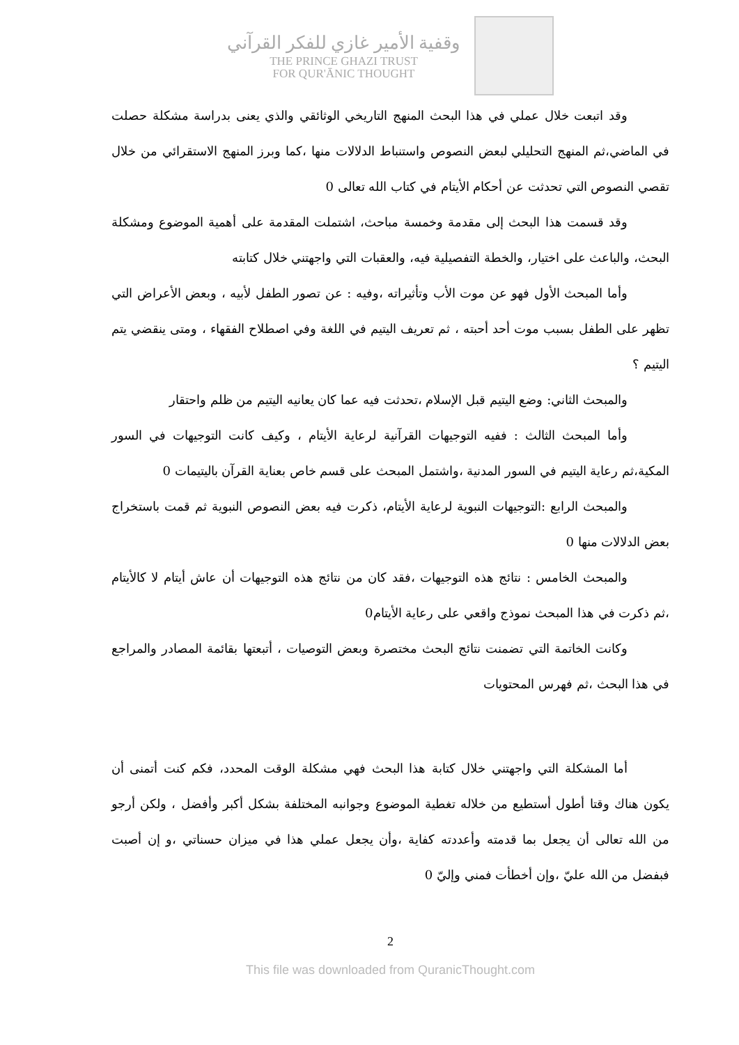وقفية الأمير غازي للفكر القرآني
THE PRINCE GHAZI TRUST
FOR QUR'ĀNIC THOUGHT
وقد اتبعت خلال عملي في هذا البحث المنهج التاريخي الوثائقي والذي يعنى بدراسة مشكلة حصلت في الماضي،ثم المنهج التحليلي لبعض النصوص واستنباط الدلالات منها ،كما وبرز المنهج الاستقرائي من خلال تقصي النصوص التي تحدثت عن أحكام الأيتام في كتاب الله تعالى 0
وقد قسمت هذا البحث إلى مقدمة وخمسة مباحث، اشتملت المقدمة على أهمية الموضوع ومشكلة البحث، والباعث على اختيار، والخطة التفصيلية فيه، والعقبات التي واجهتني خلال كتابته
وأما المبحث الأول فهو عن موت الأب وتأثيراته ،وفيه : عن تصور الطفل لأبيه ، وبعض الأعراض التي تظهر على الطفل بسبب موت أحد أحبته ، ثم تعريف اليتيم في اللغة وفي اصطلاح الفقهاء ، ومتى ينقضي يتم اليتيم ؟
والمبحث الثاني: وضع اليتيم قبل الإسلام ،تحدثت فيه عما كان يعانيه اليتيم من ظلم واحتقار
وأما المبحث الثالث : ففيه التوجيهات القرآنية لرعاية الأيتام ، وكيف كانت التوجيهات في السور المكية،ثم رعاية اليتيم في السور المدنية ،واشتمل المبحث على قسم خاص بعناية القرآن باليتيمات 0
والمبحث الرابع :التوجيهات النبوية لرعاية الأيتام، ذكرت فيه بعض النصوص النبوية ثم قمت باستخراج بعض الدلالات منها 0
والمبحث الخامس : نتائج هذه التوجيهات ،فقد كان من نتائج هذه التوجيهات أن عاش أيتام لا كالأيتام ،ثم ذكرت في هذا المبحث نموذج واقعي على رعاية الأيتام0
وكانت الخاتمة التي تضمنت نتائج البحث مختصرة وبعض التوصيات ، أتبعتها بقائمة المصادر والمراجع في هذا البحث ،ثم فهرس المحتويات
أما المشكلة التي واجهتني خلال كتابة هذا البحث فهي مشكلة الوقت المحدد، فكم كنت أتمنى أن يكون هناك وقتا أطول أستطيع من خلاله تغطية الموضوع وجوانبه المختلفة بشكل أكبر وأفضل ، ولكن أرجو من الله تعالى أن يجعل بما قدمته وأعددته كفاية ،وأن يجعل عملي هذا في ميزان حسناتي ،و إن أصبت فبفضل من الله عليّ ،وإن أخطأت فمني وإليّ 0
2
This file was downloaded from QuranicThought.com